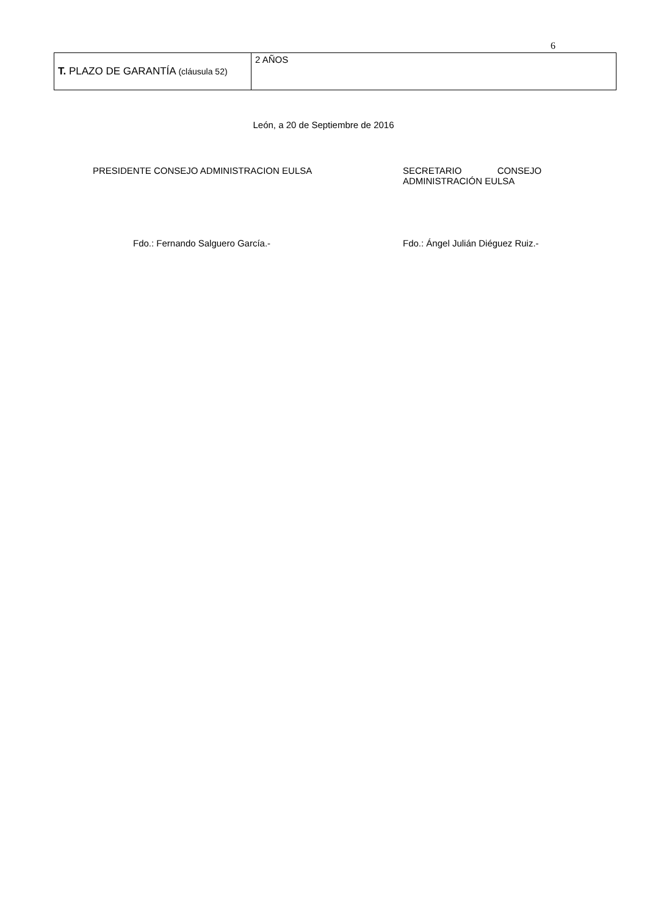6
| T. PLAZO DE GARANTÍA (cláusula 52) | 2 AÑOS |
León, a 20 de Septiembre de 2016
PRESIDENTE CONSEJO ADMINISTRACION EULSA SECRETARIO CONSEJO ADMINISTRACIÓN EULSA
Fdo.: Fernando Salguero García.- Fdo.: Ángel Julián Diéguez Ruiz.-